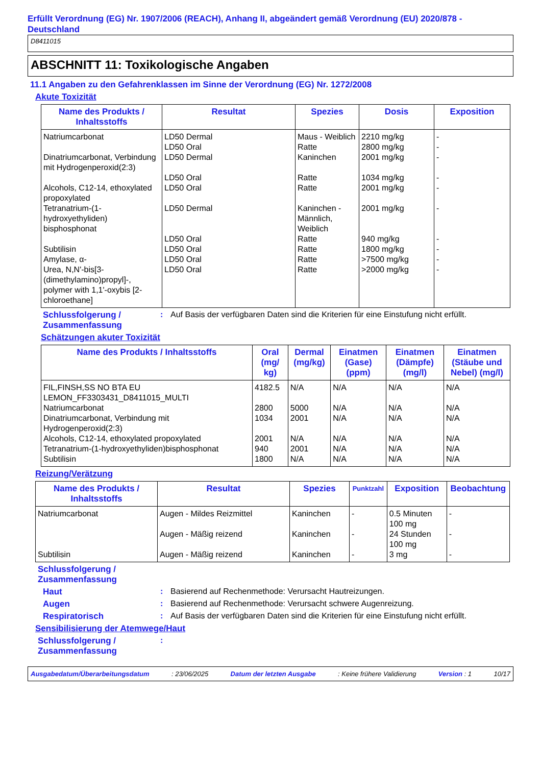Erfüllt Verordnung (EG) Nr. 1907/2006 (REACH), Anhang II, abgeändert gemäß Verordnung (EU) 2020/878 - Deutschland
D8411015
ABSCHNITT 11: Toxikologische Angaben
11.1 Angaben zu den Gefahrenklassen im Sinne der Verordnung (EG) Nr. 1272/2008
Akute Toxizität
| Name des Produkts / Inhaltsstoffs | Resultat | Spezies | Dosis | Exposition |
| --- | --- | --- | --- | --- |
| Natriumcarbonat | LD50 Dermal | Maus - Weiblich | 2210 mg/kg | - |
| | LD50 Oral | Ratte | 2800 mg/kg | - |
| Dinatriumcarbonat, Verbindung mit Hydrogenperoxid(2:3) | LD50 Dermal | Kaninchen | 2001 mg/kg | - |
| | LD50 Oral | Ratte | 1034 mg/kg | - |
| Alcohols, C12-14, ethoxylated propoxylated | LD50 Oral | Ratte | 2001 mg/kg | - |
| Tetranatrium-(1-hydroxyethyliden) bisphosphonat | LD50 Dermal | Kaninchen - Männlich, Weiblich | 2001 mg/kg | - |
| | LD50 Oral | Ratte | 940 mg/kg | - |
| Subtilisin | LD50 Oral | Ratte | 1800 mg/kg | - |
| Amylase, α- | LD50 Oral | Ratte | >7500 mg/kg | - |
| Urea, N,N'-bis[3-(dimethylamino)propyl]-, polymer with 1,1'-oxybis [2-chloroethane] | LD50 Oral | Ratte | >2000 mg/kg | - |
Schlussfolgerung / Zusammenfassung
: Auf Basis der verfügbaren Daten sind die Kriterien für eine Einstufung nicht erfüllt.
Schätzungen akuter Toxizität
| Name des Produkts / Inhaltsstoffs | Oral (mg/ kg) | Dermal (mg/kg) | Einatmen (Gase) (ppm) | Einatmen (Dämpfe) (mg/l) | Einatmen (Stäube und Nebel) (mg/l) |
| --- | --- | --- | --- | --- | --- |
| FIL,FINSH,SS NO BTA EU LEMON_FF3303431_D8411015_MULTI | 4182.5 | N/A | N/A | N/A | N/A |
| Natriumcarbonat | 2800 | 5000 | N/A | N/A | N/A |
| Dinatriumcarbonat, Verbindung mit Hydrogenperoxid(2:3) | 1034 | 2001 | N/A | N/A | N/A |
| Alcohols, C12-14, ethoxylated propoxylated | 2001 | N/A | N/A | N/A | N/A |
| Tetranatrium-(1-hydroxyethyliden)bisphosphonat | 940 | 2001 | N/A | N/A | N/A |
| Subtilisin | 1800 | N/A | N/A | N/A | N/A |
Reizung/Verätzung
| Name des Produkts / Inhaltsstoffs | Resultat | Spezies | Punktzahl | Exposition | Beobachtung |
| --- | --- | --- | --- | --- | --- |
| Natriumcarbonat | Augen - Mildes Reizmittel | Kaninchen | - | 0.5 Minuten 100 mg | - |
| | Augen - Mäßig reizend | Kaninchen | - | 24 Stunden 100 mg | - |
| Subtilisin | Augen - Mäßig reizend | Kaninchen | - | 3 mg | - |
Schlussfolgerung / Zusammenfassung
Haut : Basierend auf Rechenmethode: Verursacht Hautreizungen.
Augen : Basierend auf Rechenmethode: Verursacht schwere Augenreizung.
Respiratorisch : Auf Basis der verfügbaren Daten sind die Kriterien für eine Einstufung nicht erfüllt.
Sensibilisierung der Atemwege/Haut
Schlussfolgerung / Zusammenfassung
:
Ausgabedatum/Überarbeitungsdatum: 23/06/2025 Datum der letzten Ausgabe: Keine frühere Validierung Version : 1 10/17